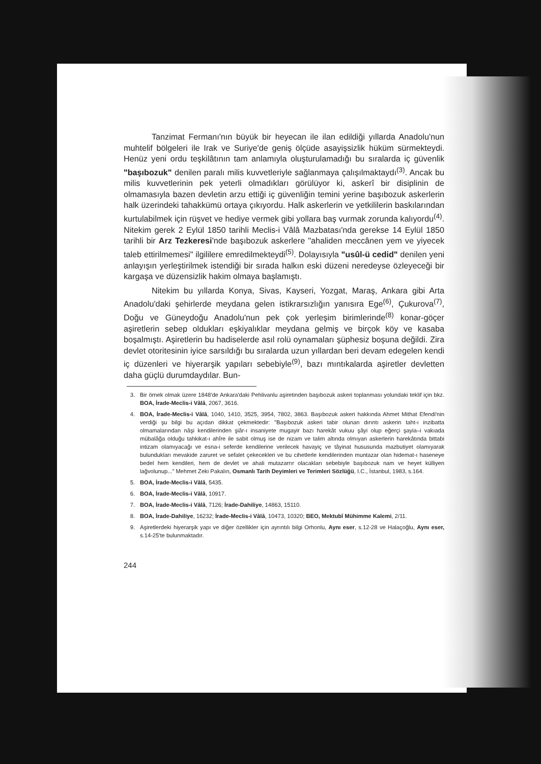Tanzimat Fermanı'nın büyük bir heyecan ile ilan edildiği yıllarda Anadolu'nun muhtelif bölgeleri ile Irak ve Suriye'de geniş ölçüde asayişsizlik hüküm sürmekteydi. Henüz yeni ordu teşkilâtının tam anlamıyla oluşturulamadığı bu sıralarda iç güvenlik "başıbozuk" denilen paralı milis kuvvetleriyle sağlanmaya çalışılmaktaydı<sup>(3)</sup>. Ancak bu milis kuvvetlerinin pek yeterli olmadıkları görülüyor ki, askerî bir disiplinin de olmamasıyla bazen devletin arzu ettiği iç güvenliğin temini yerine başıbozuk askerlerin halk üzerindeki tahakkümü ortaya çıkıyordu. Halk askerlerin ve yetkililerin baskılarından kurtulabilmek için rüşvet ve hediye vermek gibi yollara baş vurmak zorunda kalıyordu<sup>(4)</sup>. Nitekim gerek 2 Eylül 1850 tarihli Meclis-i Vâlâ Mazbatası'nda gerekse 14 Eylül 1850 tarihli bir Arz Tezkeresi'nde başıbozuk askerlere "ahaliden meccânen yem ve yiyecek taleb ettirilmemesi" ilgililere emredilmekteydi<sup>(5)</sup>. Dolayısıyla "usûl-ü cedid" denilen yeni anlayışın yerleştirilmek istendiği bir sırada halkın eski düzeni neredeyse özleyeceği bir kargaşa ve düzensizlik hakim olmaya başlamıştı.
Nitekim bu yıllarda Konya, Sivas, Kayseri, Yozgat, Maraş, Ankara gibi Arta Anadolu'daki şehirlerde meydana gelen istikrarsızlığın yanısıra Ege<sup>(6)</sup>, Çukurova<sup>(7)</sup>, Doğu ve Güneydoğu Anadolu'nun pek çok yerleşim birimlerinde<sup>(8)</sup> konar-göçer aşiretlerin sebep oldukları eşkiyalıklar meydana gelmiş ve birçok köy ve kasaba boşalmıştı. Aşiretlerin bu hadiselerde asıl rolü oynamaları şüphesiz boşuna değildi. Zira devlet otoritesinin iyice sarsıldığı bu sıralarda uzun yıllardan beri devam edegelen kendi iç düzenleri ve hiyerarşik yapıları sebebiyle<sup>(9)</sup>, bazı mıntıkalarda aşiretler devletten daha güçlü durumdaydılar. Bun-
3. Bir örnek olmak üzere 1848'de Ankara'daki Pehlivanlu aşiretinden başıbozuk askeri toplanması yolundaki teklif için bkz. BOA, İrade-Meclis-i Vâlâ, 2067, 3616.
4. BOA, İrade-Meclis-i Vâlâ, 1040, 1410, 3525, 3954, 7802, 3863. Başıbozuk askeri hakkında Ahmet Mithat Efendi'nin verdiği şu bilgi bu açıdan dikkat çekmektedir: "Başıbozuk askeri tabir olunan dırıntı askerin taht-ı inzibatta olmamalarından nâşi kendilerinden şiâr-ı insaniyete mugayir bazı harekât vukuu şâyi olup eğerçi şayia–i vakıada mübalâğa olduğu tahkikat-ı ahîre ile sabit olmuş ise de nizam ve talim altında olmıyan askerlerin harekâtında bittabi intizam olamıyacağı ve esna-i seferde kendilerine verilecek havayiç ve tâyinat hususunda mazbutiyet olamıyarak bulundukları mevakide zaruret ve sefalet çekecekleri ve bu cihetlerle kendilerinden muntazar olan hidemat-ı haseneye bedel hem kendileri, hem de devlet ve ahali mutazarrır olacakları sebebiyle başıbozuk nam ve heyet külliyen lağvolunup..." Mehmet Zeki Pakalın, Osmanlı Tarih Deyimleri ve Terimleri Sözlüğü, I.C., İstanbul, 1983, s.164.
5. BOA, İrade-Meclis-i Vâlâ, 5435.
6. BOA, İrade-Meclis-i Vâlâ, 10917.
7. BOA, İrade-Meclis-i Vâlâ, 7126; İrade-Dahiliye, 14863, 15110.
8. BOA, İrade-Dahiliye, 16232; İrade-Meclis-i Vâlâ, 10473, 10320; BEO, Mektubî Mühimme Kalemi, 2/11.
9. Aşiretlerdeki hiyerarşik yapı ve diğer özellikler için ayrıntılı bilgi Orhonlu, Aynı eser, s.12-28 ve Halaçoğlu, Aynı eser, s.14-25'te bulunmaktadır.
244